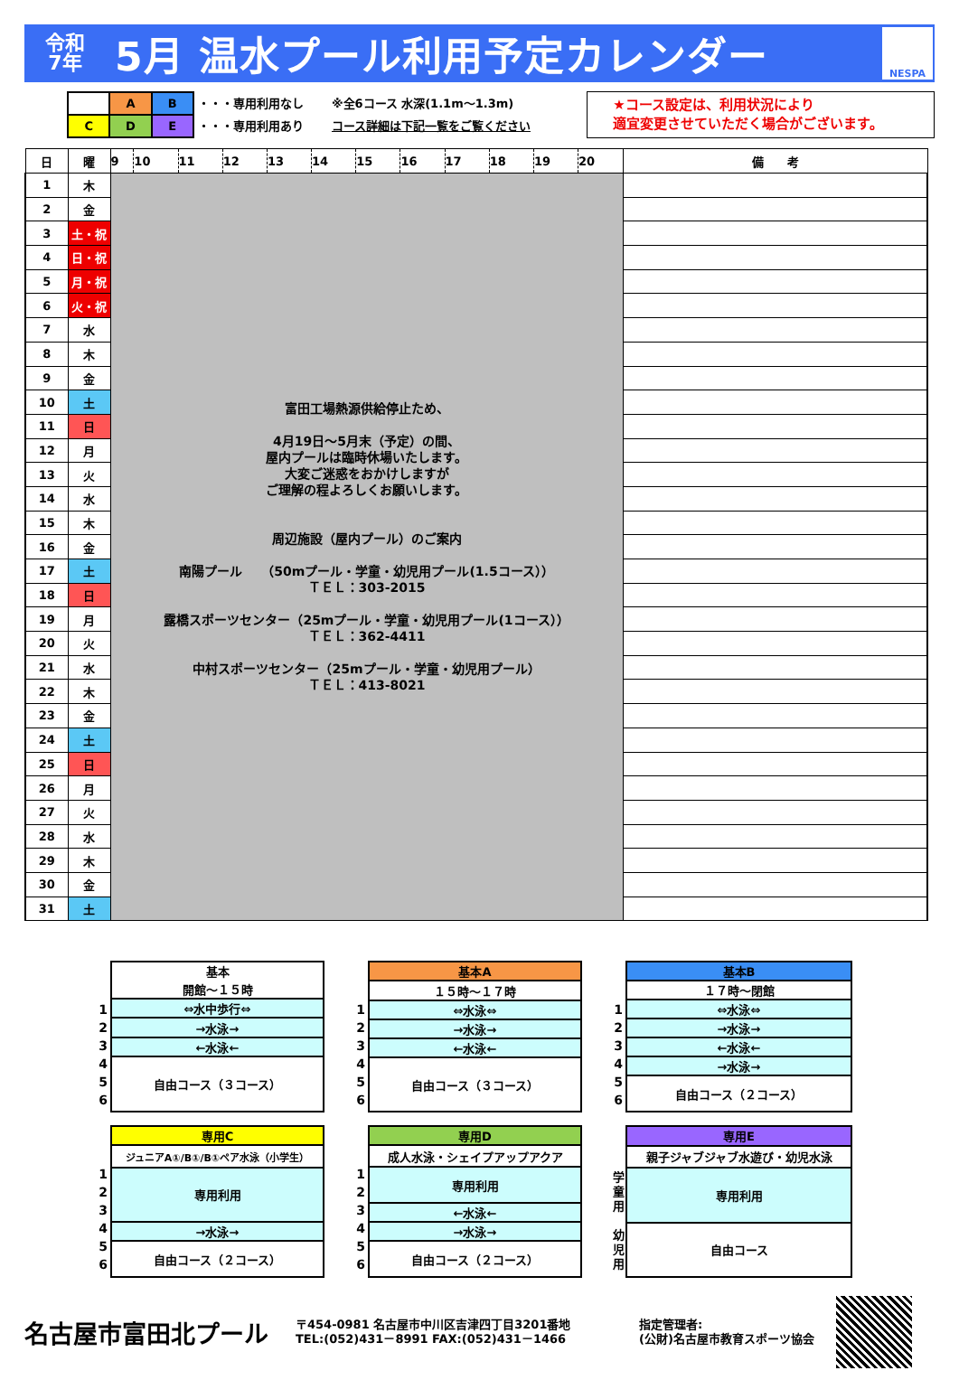令和
7年
5月 温水プール利用予定カレンダー
NESPA
| | A | B |
| C | D | E |
・・・専用利用なし
・・・専用利用あり
※全6コース 水深(1.1m～1.3m)
コース詳細は下記一覧をご覧ください
★コース設定は、利用状況により
適宜変更させていただく場合がございます。
| 日 | 曜 | 9 | 10 | 11 | 12 | 13 | 14 | 15 | 16 | 17 | 18 | 19 | 20 | 備 考 |
| --- | --- | --- | --- | --- | --- | --- | --- | --- | --- | --- | --- | --- | --- | --- |
| 1 | 木 | 富田工場熱源供給停止ため、 4月19日～5月末（予定）の間、 屋内プールは臨時休場いたします。 大変ご迷惑をおかけしますが ご理解の程よろしくお願いします。 周辺施設（屋内プール）のご案内 南陽プール （50mプール・学童・幼児用プール(1.5コース）） ＴＥＬ：303-2015 露橋スポーツセンター（25mプール・学童・幼児用プール(1コース）） ＴＥＬ：362-4411 中村スポーツセンター（25mプール・学童・幼児用プール） ＴＥＬ：413-8021 | | | | | | | | | | | | |
| 2 | 金 | | | | | | | | | | | | | |
| 3 | 土・祝 | | | | | | | | | | | | | |
| 4 | 日・祝 | | | | | | | | | | | | | |
| 5 | 月・祝 | | | | | | | | | | | | | |
| 6 | 火・祝 | | | | | | | | | | | | | |
| 7 | 水 | | | | | | | | | | | | | |
| 8 | 木 | | | | | | | | | | | | | |
| 9 | 金 | | | | | | | | | | | | | |
| 10 | 土 | | | | | | | | | | | | | |
| 11 | 日 | | | | | | | | | | | | | |
| 12 | 月 | | | | | | | | | | | | | |
| 13 | 火 | | | | | | | | | | | | | |
| 14 | 水 | | | | | | | | | | | | | |
| 15 | 木 | | | | | | | | | | | | | |
| 16 | 金 | | | | | | | | | | | | | |
| 17 | 土 | | | | | | | | | | | | | |
| 18 | 日 | | | | | | | | | | | | | |
| 19 | 月 | | | | | | | | | | | | | |
| 20 | 火 | | | | | | | | | | | | | |
| 21 | 水 | | | | | | | | | | | | | |
| 22 | 木 | | | | | | | | | | | | | |
| 23 | 金 | | | | | | | | | | | | | |
| 24 | 土 | | | | | | | | | | | | | |
| 25 | 日 | | | | | | | | | | | | | |
| 26 | 月 | | | | | | | | | | | | | |
| 27 | 火 | | | | | | | | | | | | | |
| 28 | 水 | | | | | | | | | | | | | |
| 29 | 木 | | | | | | | | | | | | | |
| 30 | 金 | | | | | | | | | | | | | |
| 31 | 土 | | | | | | | | | | | | | |
1
2
3
4
5
6
| 基本 |
| 開館～１５時 |
| ⇔水中歩行⇔ |
| →水泳→ |
| ←水泳← |
| 自由コース（３コース） |
1
2
3
4
5
6
| 基本A |
| １５時～１７時 |
| ⇔水泳⇔ |
| →水泳→ |
| ←水泳← |
| 自由コース（３コース） |
1
2
3
4
5
6
| 基本B |
| １７時～閉館 |
| ⇔水泳⇔ |
| →水泳→ |
| ←水泳← |
| →水泳→ |
| 自由コース（２コース） |
1
2
3
4
5
6
| 専用C |
| ジュニアA①/B①/B①ペア水泳（小学生） |
| 専用利用 |
| →水泳→ |
| 自由コース（２コース） |
1
2
3
4
5
6
| 専用D |
| 成人水泳・シェイプアップアクア |
| 専用利用 |
| ←水泳← |
| →水泳→ |
| 自由コース（２コース） |
学
童
用
幼
児
用
| 専用E |
| 親子ジャブジャブ水遊び・幼児水泳 |
| 専用利用 |
| 自由コース |
名古屋市富田北プール
〒454-0981 名古屋市中川区吉津四丁目3201番地
TEL:(052)431－8991 FAX:(052)431－1466
指定管理者:
(公財)名古屋市教育スポーツ協会